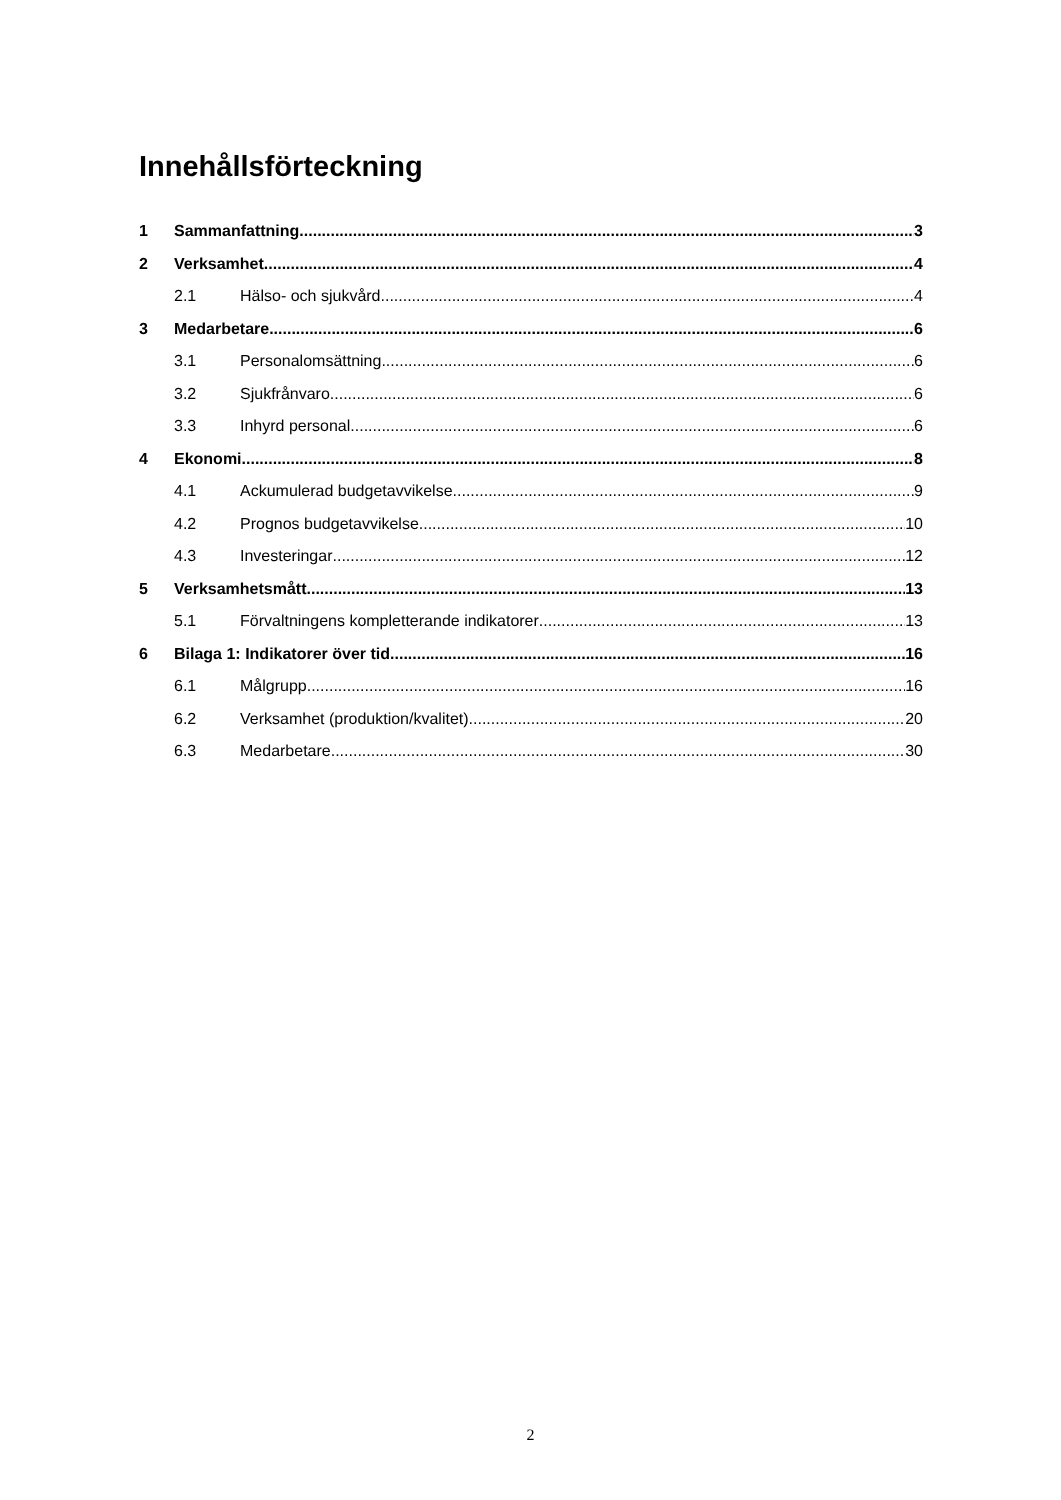Innehållsförteckning
1 Sammanfattning 3
2 Verksamhet 4
2.1 Hälso- och sjukvård 4
3 Medarbetare 6
3.1 Personalomsättning 6
3.2 Sjukfrånvaro 6
3.3 Inhyrd personal 6
4 Ekonomi 8
4.1 Ackumulerad budgetavvikelse 9
4.2 Prognos budgetavvikelse 10
4.3 Investeringar 12
5 Verksamhetsmått 13
5.1 Förvaltningens kompletterande indikatorer 13
6 Bilaga 1: Indikatorer över tid 16
6.1 Målgrupp 16
6.2 Verksamhet (produktion/kvalitet) 20
6.3 Medarbetare 30
2